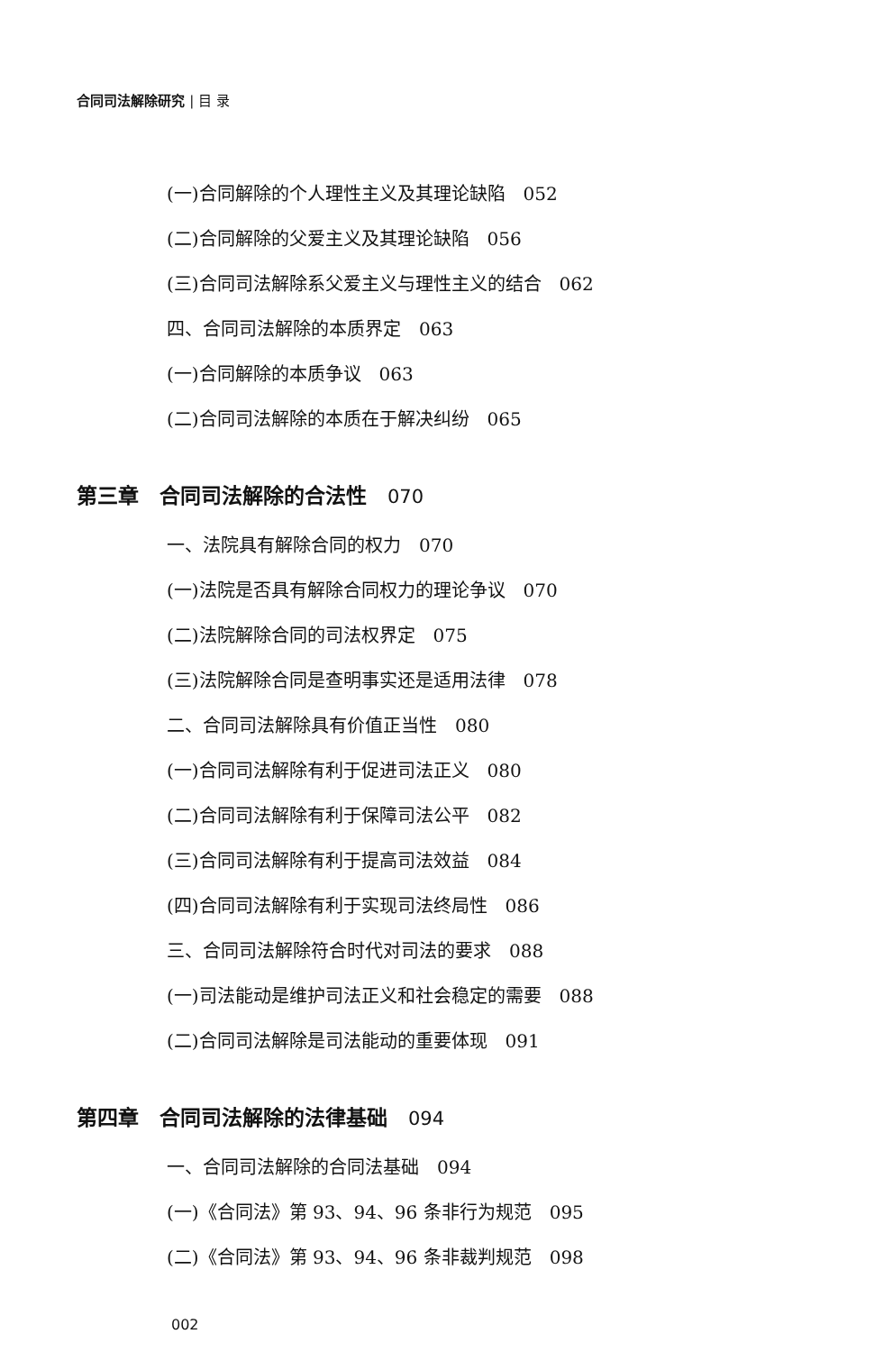合同司法解除研究 | 目 录
(一)合同解除的个人理性主义及其理论缺陷　052
(二)合同解除的父爱主义及其理论缺陷　056
(三)合同司法解除系父爱主义与理性主义的结合　062
四、合同司法解除的本质界定　063
(一)合同解除的本质争议　063
(二)合同司法解除的本质在于解决纠纷　065
第三章　合同司法解除的合法性　070
一、法院具有解除合同的权力　070
(一)法院是否具有解除合同权力的理论争议　070
(二)法院解除合同的司法权界定　075
(三)法院解除合同是查明事实还是适用法律　078
二、合同司法解除具有价值正当性　080
(一)合同司法解除有利于促进司法正义　080
(二)合同司法解除有利于保障司法公平　082
(三)合同司法解除有利于提高司法效益　084
(四)合同司法解除有利于实现司法终局性　086
三、合同司法解除符合时代对司法的要求　088
(一)司法能动是维护司法正义和社会稳定的需要　088
(二)合同司法解除是司法能动的重要体现　091
第四章　合同司法解除的法律基础　094
一、合同司法解除的合同法基础　094
(一)《合同法》第 93、94、96 条非行为规范　095
(二)《合同法》第 93、94、96 条非裁判规范　098
002